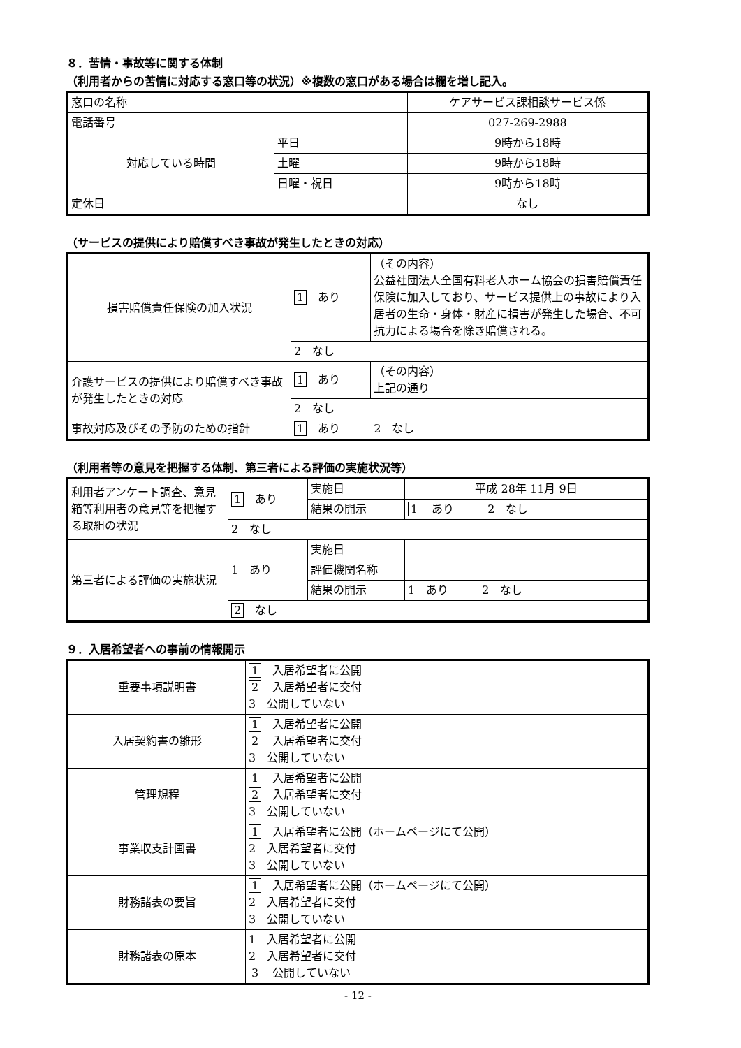８．苦情・事故等に関する体制
（利用者からの苦情に対応する窓口等の状況）※複数の窓口がある場合は欄を増し記入。
| 窓口の名称 | | ケアサービス課相談サービス係 |
| 電話番号 | | 027-269-2988 |
| 対応している時間 | 平日 | 9時から18時 |
| | 土曜 | 9時から18時 |
| | 日曜・祝日 | 9時から18時 |
| 定休日 | | なし |
（サービスの提供により賠償すべき事故が発生したときの対応）
| 損害賠償責任保険の加入状況 | 1 あり | （その内容） 公益社団法人全国有料老人ホーム協会の損害賠償責任保険に加入しており、サービス提供上の事故により入居者の生命・身体・財産に損害が発生した場合、不可抗力による場合を除き賠償される。 |
| | 2 なし | |
| 介護サービスの提供により賠償すべき事故が発生したときの対応 | 1 あり | （その内容） 上記の通り |
| | 2 なし | |
| 事故対応及びその予防のための指針 | 1 あり 2 なし | |
（利用者等の意見を把握する体制、第三者による評価の実施状況等）
| 利用者アンケート調査、意見箱等利用者の意見等を把握する取組の状況 | 1 あり | 実施日 | 平成 28年 11月 9日 |
| | | 結果の開示 | 1 あり 2 なし |
| | 2 なし | | |
| 第三者による評価の実施状況 | 1 あり | 実施日 | |
| | | 評価機関名称 | |
| | | 結果の開示 | 1 あり 2 なし |
| | 2 なし | | |
９．入居希望者への事前の情報開示
| 重要事項説明書 | 1 入居希望者に公開 2 入居希望者に交付 3 公開していない |
| 入居契約書の雛形 | 1 入居希望者に公開 2 入居希望者に交付 3 公開していない |
| 管理規程 | 1 入居希望者に公開 2 入居希望者に交付 3 公開していない |
| 事業収支計画書 | 1 入居希望者に公開（ホームページにて公開） 2 入居希望者に交付 3 公開していない |
| 財務諸表の要旨 | 1 入居希望者に公開（ホームページにて公開） 2 入居希望者に交付 3 公開していない |
| 財務諸表の原本 | 1 入居希望者に公開 2 入居希望者に交付 3 公開していない |
- 12 -